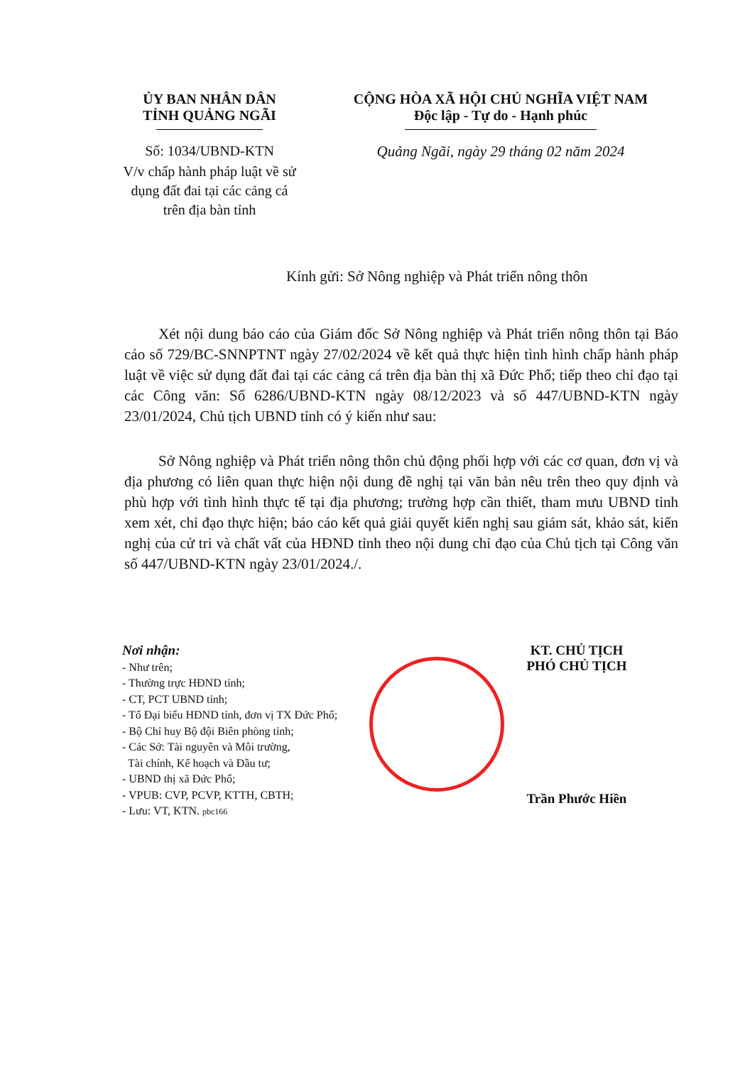ỦY BAN NHÂN DÂN
TỈNH QUẢNG NGÃI
Số: 1034/UBND-KTN
V/v chấp hành pháp luật về sử dụng đất đai tại các cảng cá trên địa bàn tỉnh
CỘNG HÒA XÃ HỘI CHỦ NGHĨA VIỆT NAM
Độc lập - Tự do - Hạnh phúc
Quảng Ngãi, ngày 29 tháng 02 năm 2024
Kính gửi: Sở Nông nghiệp và Phát triển nông thôn
Xét nội dung báo cáo của Giám đốc Sở Nông nghiệp và Phát triển nông thôn tại Báo cáo số 729/BC-SNNPTNT ngày 27/02/2024 về kết quả thực hiện tình hình chấp hành pháp luật về việc sử dụng đất đai tại các cảng cá trên địa bàn thị xã Đức Phổ; tiếp theo chỉ đạo tại các Công văn: Số 6286/UBND-KTN ngày 08/12/2023 và số 447/UBND-KTN ngày 23/01/2024, Chủ tịch UBND tỉnh có ý kiến như sau:
Sở Nông nghiệp và Phát triển nông thôn chủ động phối hợp với các cơ quan, đơn vị và địa phương có liên quan thực hiện nội dung đề nghị tại văn bản nêu trên theo quy định và phù hợp với tình hình thực tế tại địa phương; trường hợp cần thiết, tham mưu UBND tỉnh xem xét, chỉ đạo thực hiện; báo cáo kết quả giải quyết kiến nghị sau giám sát, khảo sát, kiến nghị của cử tri và chất vất của HĐND tỉnh theo nội dung chỉ đạo của Chủ tịch tại Công văn số 447/UBND-KTN ngày 23/01/2024./.
Nơi nhận:
- Như trên;
- Thường trực HĐND tỉnh;
- CT, PCT UBND tỉnh;
- Tổ Đại biểu HĐND tỉnh, đơn vị TX Đức Phổ;
- Bộ Chỉ huy Bộ đội Biên phòng tỉnh;
- Các Sở: Tài nguyên và Môi trường,
Tài chính, Kế hoạch và Đầu tư;
- UBND thị xã Đức Phổ;
- VPUB: CVP, PCVP, KTTH, CBTH;
- Lưu: VT, KTN. pbc166
KT. CHỦ TỊCH
PHÓ CHỦ TỊCH
Trần Phước Hiền